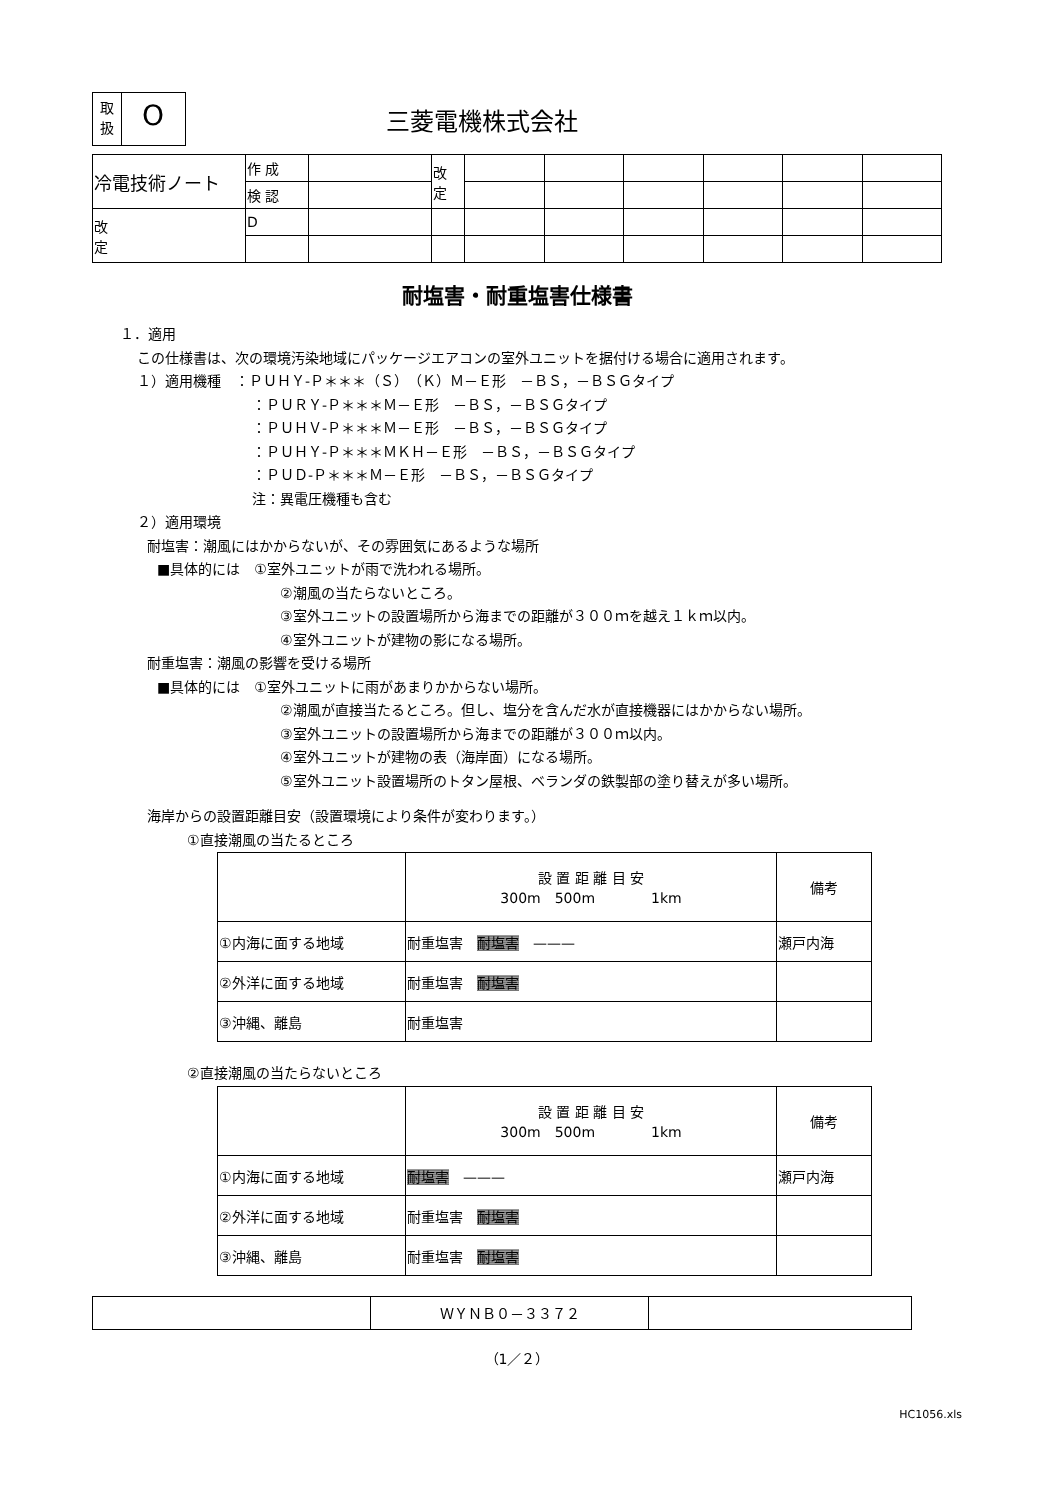取
扱
O
三菱電機株式会社
| 冷電技術ノート | 作 成 | | 改 定 | | | | | | |
| | 検 認 | | | | | | | | |
| 改 定 | D | | | | | | | | |
耐塩害・耐重塩害仕様書
１．適用
この仕様書は、次の環境汚染地域にパッケージエアコンの室外ユニットを据付ける場合に適用されます。
１）適用機種　：ＰＵＨＹ-Ｐ＊＊＊（Ｓ）（Ｋ）Ｍ－Ｅ形　－ＢＳ，－ＢＳＧタイプ
：ＰＵＲＹ-Ｐ＊＊＊Ｍ－Ｅ形　－ＢＳ，－ＢＳＧタイプ
：ＰＵＨＶ-Ｐ＊＊＊Ｍ－Ｅ形　－ＢＳ，－ＢＳＧタイプ
：ＰＵＨＹ-Ｐ＊＊＊ＭＫＨ－Ｅ形　－ＢＳ，－ＢＳＧタイプ
：ＰＵＤ-Ｐ＊＊＊Ｍ－Ｅ形　－ＢＳ，－ＢＳＧタイプ
注：異電圧機種も含む
２）適用環境
耐塩害：潮風にはかからないが、その雰囲気にあるような場所
■具体的には　①室外ユニットが雨で洗われる場所。
②潮風の当たらないところ。
③室外ユニットの設置場所から海までの距離が３００ｍを越え１ｋｍ以内。
④室外ユニットが建物の影になる場所。
耐重塩害：潮風の影響を受ける場所
■具体的には　①室外ユニットに雨があまりかからない場所。
②潮風が直接当たるところ。但し、塩分を含んだ水が直接機器にはかからない場所。
③室外ユニットの設置場所から海までの距離が３００ｍ以内。
④室外ユニットが建物の表（海岸面）になる場所。
⑤室外ユニット設置場所のトタン屋根、ベランダの鉄製部の塗り替えが多い場所。
海岸からの設置距離目安（設置環境により条件が変わります。）
①直接潮風の当たるところ
| | 設 置 距 離 目 安 300m 500m 1km | 備考 |
| ①内海に面する地域 | 耐重塩害 耐塩害 ——— | 瀬戸内海 |
| ②外洋に面する地域 | 耐重塩害 耐塩害 | |
| ③沖縄、離島 | 耐重塩害 | |
②直接潮風の当たらないところ
| | 設 置 距 離 目 安 300m 500m 1km | 備考 |
| ①内海に面する地域 | 耐塩害 ——— | 瀬戸内海 |
| ②外洋に面する地域 | 耐重塩害 耐塩害 | |
| ③沖縄、離島 | 耐重塩害 耐塩害 | |
| | ＷＹＮＢ０－３３７２ | |
（1／２）
HC1056.xls